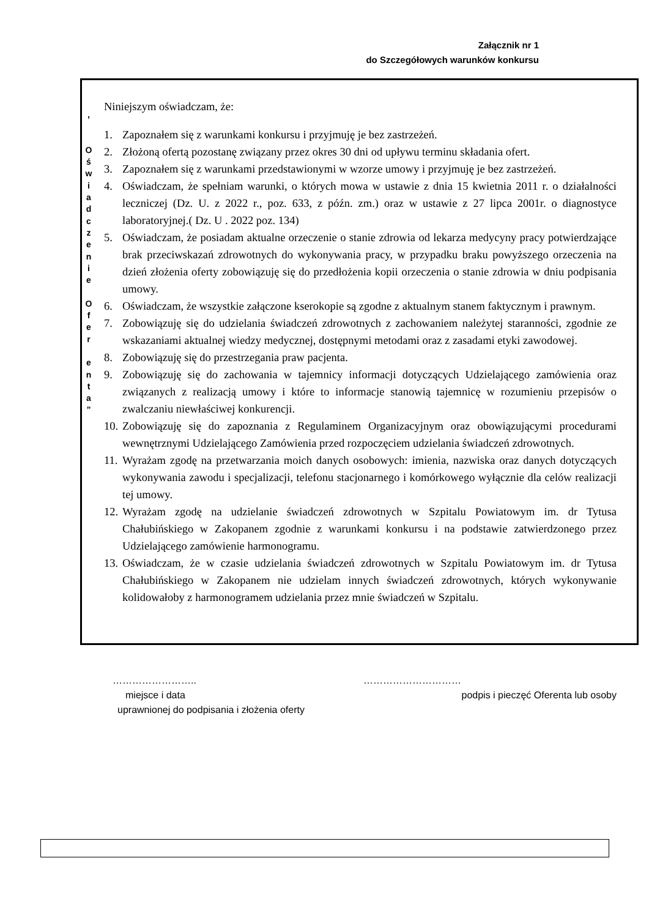Załącznik nr 1
do Szczegółowych warunków konkursu
,
O
ś
w
i
a
d
c
z
e
n
i
e
O
f
e
r
e
n
t
a
”
Niniejszym oświadczam, że:
1. Zapoznałem się z warunkami konkursu i przyjmuję je bez zastrzeżeń.
2. Złożoną ofertą pozostanę związany przez okres 30 dni od upływu terminu składania ofert.
3. Zapoznałem się z warunkami przedstawionymi w wzorze umowy i przyjmuję je bez zastrzeżeń.
4. Oświadczam, że spełniam warunki, o których mowa w ustawie z dnia 15 kwietnia 2011 r. o działalności leczniczej (Dz. U. z 2022 r., poz. 633, z późn. zm.) oraz w ustawie z 27 lipca 2001r. o diagnostyce laboratoryjnej.( Dz. U . 2022 poz. 134)
5. Oświadczam, że posiadam aktualne orzeczenie o stanie zdrowia od lekarza medycyny pracy potwierdzające brak przeciwskazań zdrowotnych do wykonywania pracy, w przypadku braku powyższego orzeczenia na dzień złożenia oferty zobowiązuję się do przedłożenia kopii orzeczenia o stanie zdrowia w dniu podpisania umowy.
6. Oświadczam, że wszystkie załączone kserokopie są zgodne z aktualnym stanem faktycznym i prawnym.
7. Zobowiązuję się do udzielania świadczeń zdrowotnych z zachowaniem należytej staranności, zgodnie ze wskazaniami aktualnej wiedzy medycznej, dostępnymi metodami oraz z zasadami etyki zawodowej.
8. Zobowiązuję się do przestrzegania praw pacjenta.
9. Zobowiązuję się do zachowania w tajemnicy informacji dotyczących Udzielającego zamówienia oraz związanych z realizacją umowy i które to informacje stanowią tajemnicę w rozumieniu przepisów o zwalczaniu niewłaściwej konkurencji.
10. Zobowiązuję się do zapoznania z Regulaminem Organizacyjnym oraz obowiązującymi procedurami wewnętrznymi Udzielającego Zamówienia przed rozpoczęciem udzielania świadczeń zdrowotnych.
11. Wyrażam zgodę na przetwarzania moich danych osobowych: imienia, nazwiska oraz danych dotyczących wykonywania zawodu i specjalizacji, telefonu stacjonarnego i komórkowego wyłącznie dla celów realizacji tej umowy.
12. Wyrażam zgodę na udzielanie świadczeń zdrowotnych w Szpitalu Powiatowym im. dr Tytusa Chałubińskiego w Zakopanem zgodnie z warunkami konkursu i na podstawie zatwierdzonego przez Udzielającego zamówienie harmonogramu.
13. Oświadczam, że w czasie udzielania świadczeń zdrowotnych w Szpitalu Powiatowym im. dr Tytusa Chałubińskiego w Zakopanem nie udzielam innych świadczeń zdrowotnych, których wykonywanie kolidowałoby z harmonogramem udzielania przez mnie świadczeń w Szpitalu.
…………………….. …………………………
miejsce i data podpis i pieczęć Oferenta lub osoby
uprawnionej do podpisania i złożenia oferty